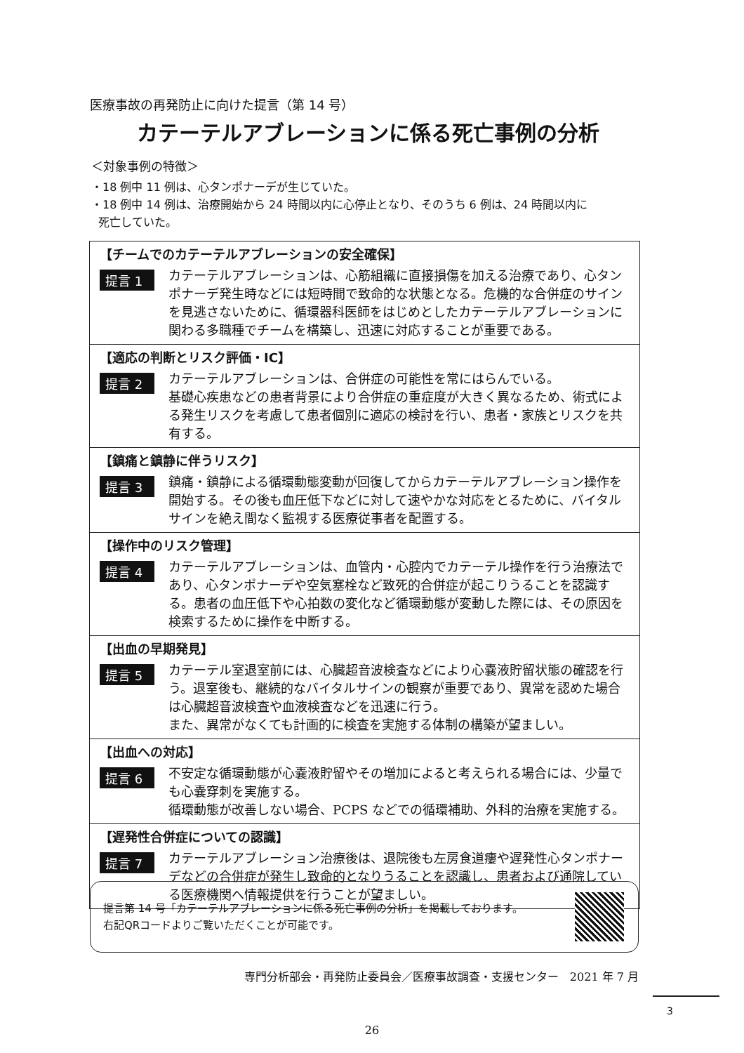医療事故の再発防止に向けた提言（第 14 号）
カテーテルアブレーションに係る死亡事例の分析
＜対象事例の特徴＞
・18 例中 11 例は、心タンポナーデが生じていた。
・18 例中 14 例は、治療開始から 24 時間以内に心停止となり、そのうち 6 例は、24 時間以内に
死亡していた。
【チームでのカテーテルアブレーションの安全確保】
提言 1
カテーテルアブレーションは、心筋組織に直接損傷を加える治療であり、心タンポナーデ発生時などには短時間で致命的な状態となる。危機的な合併症のサインを見逃さないために、循環器科医師をはじめとしたカテーテルアブレーションに関わる多職種でチームを構築し、迅速に対応することが重要である。
【適応の判断とリスク評価・IC】
提言 2
カテーテルアブレーションは、合併症の可能性を常にはらんでいる。
基礎心疾患などの患者背景により合併症の重症度が大きく異なるため、術式による発生リスクを考慮して患者個別に適応の検討を行い、患者・家族とリスクを共有する。
【鎮痛と鎮静に伴うリスク】
提言 3
鎮痛・鎮静による循環動態変動が回復してからカテーテルアブレーション操作を開始する。その後も血圧低下などに対して速やかな対応をとるために、バイタルサインを絶え間なく監視する医療従事者を配置する。
【操作中のリスク管理】
提言 4
カテーテルアブレーションは、血管内・心腔内でカテーテル操作を行う治療法であり、心タンポナーデや空気塞栓など致死的合併症が起こりうることを認識する。患者の血圧低下や心拍数の変化など循環動態が変動した際には、その原因を検索するために操作を中断する。
【出血の早期発見】
提言 5
カテーテル室退室前には、心臓超音波検査などにより心嚢液貯留状態の確認を行う。退室後も、継続的なバイタルサインの観察が重要であり、異常を認めた場合は心臓超音波検査や血液検査などを迅速に行う。
また、異常がなくても計画的に検査を実施する体制の構築が望ましい。
【出血への対応】
提言 6
不安定な循環動態が心嚢液貯留やその増加によると考えられる場合には、少量でも心嚢穿刺を実施する。
循環動態が改善しない場合、PCPS などでの循環補助、外科的治療を実施する。
【遅発性合併症についての認識】
提言 7
カテーテルアブレーション治療後は、退院後も左房食道瘻や遅発性心タンポナーデなどの合併症が発生し致命的となりうることを認識し、患者および通院している医療機関へ情報提供を行うことが望ましい。
提言第 14 号「カテーテルアブレーションに係る死亡事例の分析」を掲載しております。
右記QRコードよりご覧いただくことが可能です。
専門分析部会・再発防止委員会／医療事故調査・支援センター　2021 年 7 月
3
26